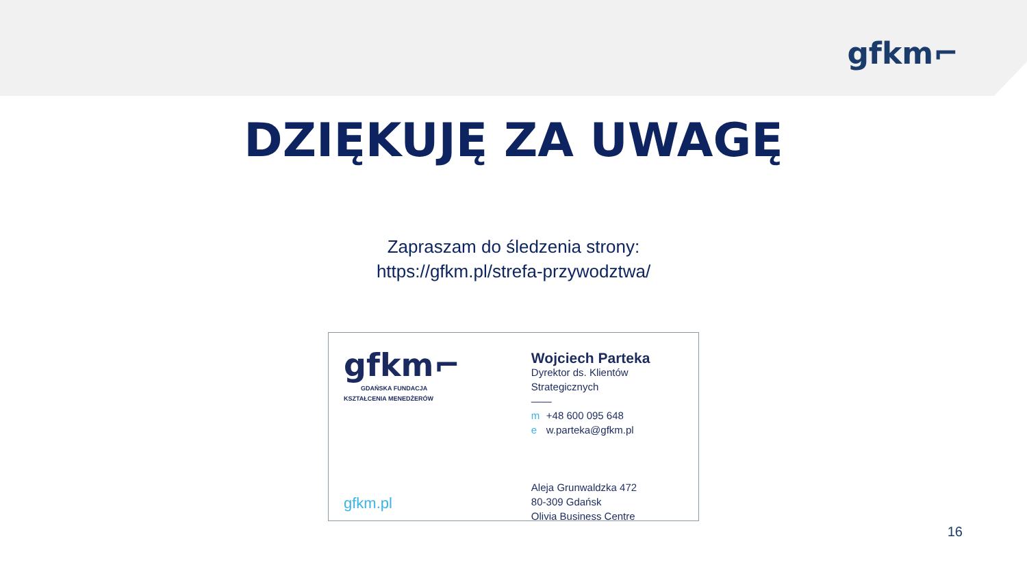gfkm⌐
DZIĘKUJĘ ZA UWAGĘ
Zapraszam do śledzenia strony:
https://gfkm.pl/strefa-przywodztwa/
gfkm⌐
GDAŃSKA FUNDACJA
KSZTAŁCENIA MENEDŻERÓW
gfkm.pl
Wojciech Parteka
Dyrektor ds. Klientów Strategicznych
——
m +48 600 095 648
e w.parteka@gfkm.pl
Aleja Grunwaldzka 472
80-309 Gdańsk
Olivia Business Centre
16